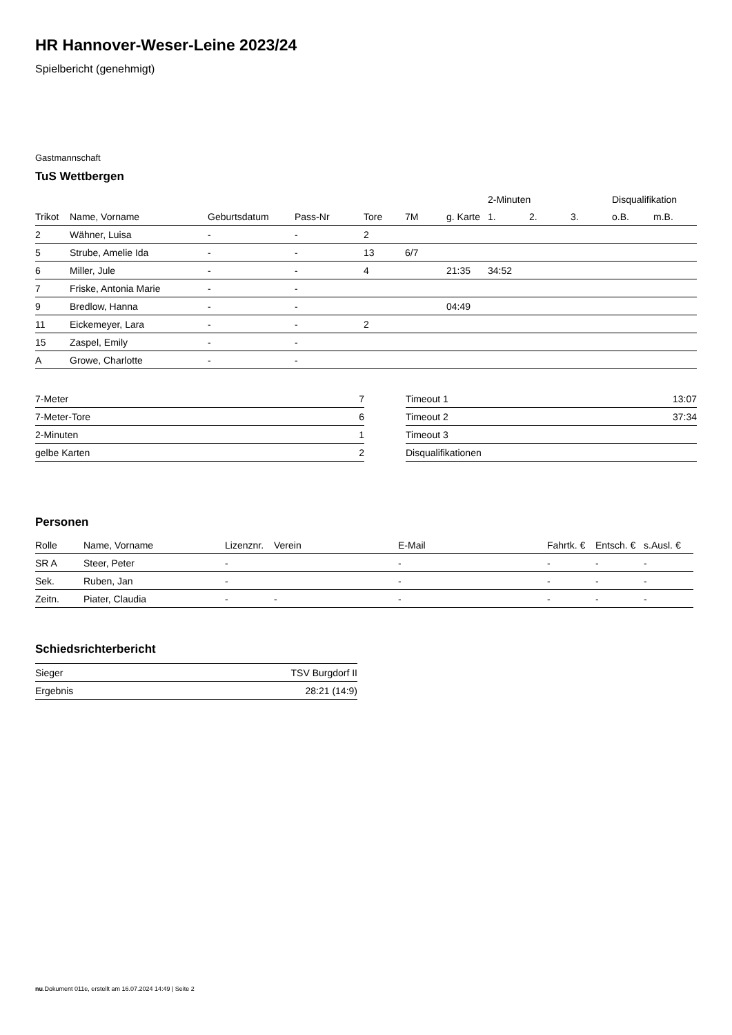HR Hannover-Weser-Leine 2023/24
Spielbericht (genehmigt)
Gastmannschaft
TuS Wettbergen
| | | | | | | | 2-Minuten | | | Disqualifikation | |
| --- | --- | --- | --- | --- | --- | --- | --- | --- | --- | --- | --- |
| Trikot | Name, Vorname | Geburtsdatum | Pass-Nr | Tore | 7M | g. Karte | 1. | 2. | 3. | o.B. | m.B. |
| 2 | Wähner, Luisa | - | - | 2 | | | | | | | |
| 5 | Strube, Amelie Ida | - | - | 13 | 6/7 | | | | | | |
| 6 | Miller, Jule | - | - | 4 | | 21:35 | 34:52 | | | | |
| 7 | Friske, Antonia Marie | - | - | | | | | | | | |
| 9 | Bredlow, Hanna | - | - | | | 04:49 | | | | | |
| 11 | Eickemeyer, Lara | - | - | 2 | | | | | | | |
| 15 | Zaspel, Emily | - | - | | | | | | | | |
| A | Growe, Charlotte | - | - | | | | | | | | |
| 7-Meter | 7 |
| 7-Meter-Tore | 6 |
| 2-Minuten | 1 |
| gelbe Karten | 2 |
| Timeout 1 | 13:07 |
| Timeout 2 | 37:34 |
| Timeout 3 | |
| Disqualifikationen | |
Personen
| Rolle | Name, Vorname | Lizenznr. | Verein | E-Mail | Fahrtk. € | Entsch. € | s.Ausl. € |
| --- | --- | --- | --- | --- | --- | --- | --- |
| SR A | Steer, Peter | - | | - | - | - | - |
| Sek. | Ruben, Jan | - | | - | - | - | - |
| Zeitn. | Piater, Claudia | - | - | - | - | - | - |
Schiedsrichterbericht
| Sieger | TSV Burgdorf II |
| Ergebnis | 28:21 (14:9) |
nu.Dokument 011e, erstellt am 16.07.2024 14:49 | Seite 2